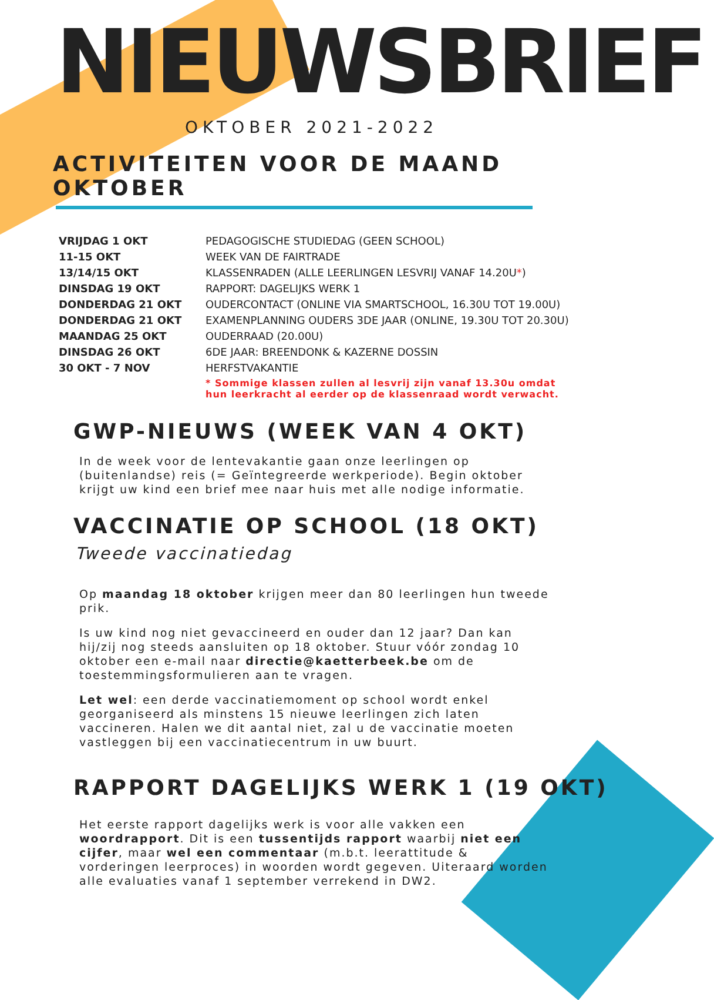NIEUWSBRIEF
OKTOBER 2021-2022
ACTIVITEITEN VOOR DE MAAND OKTOBER
| VRIJDAG 1 OKT | PEDAGOGISCHE STUDIEDAG (GEEN SCHOOL) |
| 11-15 OKT | WEEK VAN DE FAIRTRADE |
| 13/14/15 OKT | KLASSENRADEN (ALLE LEERLINGEN LESVRIJ VANAF 14.20U * ) |
| DINSDAG 19 OKT | RAPPORT: DAGELIJKS WERK 1 |
| DONDERDAG 21 OKT | OUDERCONTACT (ONLINE VIA SMARTSCHOOL, 16.30U TOT 19.00U) |
| DONDERDAG 21 OKT | EXAMENPLANNING OUDERS 3DE JAAR (ONLINE, 19.30U TOT 20.30U) |
| MAANDAG 25 OKT | OUDERRAAD (20.00U) |
| DINSDAG 26 OKT | 6DE JAAR: BREENDONK & KAZERNE DOSSIN |
| 30 OKT - 7 NOV | HERFSTVAKANTIE |
| | * Sommige klassen zullen al lesvrij zijn vanaf 13.30u omdat hun leerkracht al eerder op de klassenraad wordt verwacht. |
GWP-NIEUWS (WEEK VAN 4 OKT)
In de week voor de lentevakantie gaan onze leerlingen op (buitenlandse) reis (= Geïntegreerde werkperiode). Begin oktober krijgt uw kind een brief mee naar huis met alle nodige informatie.
VACCINATIE OP SCHOOL (18 OKT)
Tweede vaccinatiedag
Op maandag 18 oktober krijgen meer dan 80 leerlingen hun tweede prik.
Is uw kind nog niet gevaccineerd en ouder dan 12 jaar? Dan kan hij/zij nog steeds aansluiten op 18 oktober. Stuur vóór zondag 10 oktober een e-mail naar directie@kaetterbeek.be om de toestemmingsformulieren aan te vragen.
Let wel: een derde vaccinatiemoment op school wordt enkel georganiseerd als minstens 15 nieuwe leerlingen zich laten vaccineren. Halen we dit aantal niet, zal u de vaccinatie moeten vastleggen bij een vaccinatiecentrum in uw buurt.
RAPPORT DAGELIJKS WERK 1 (19 OKT)
Het eerste rapport dagelijks werk is voor alle vakken een woordrapport. Dit is een tussentijds rapport waarbij niet een cijfer, maar wel een commentaar (m.b.t. leerattitude & vorderingen leerproces) in woorden wordt gegeven. Uiteraard worden alle evaluaties vanaf 1 september verrekend in DW2.